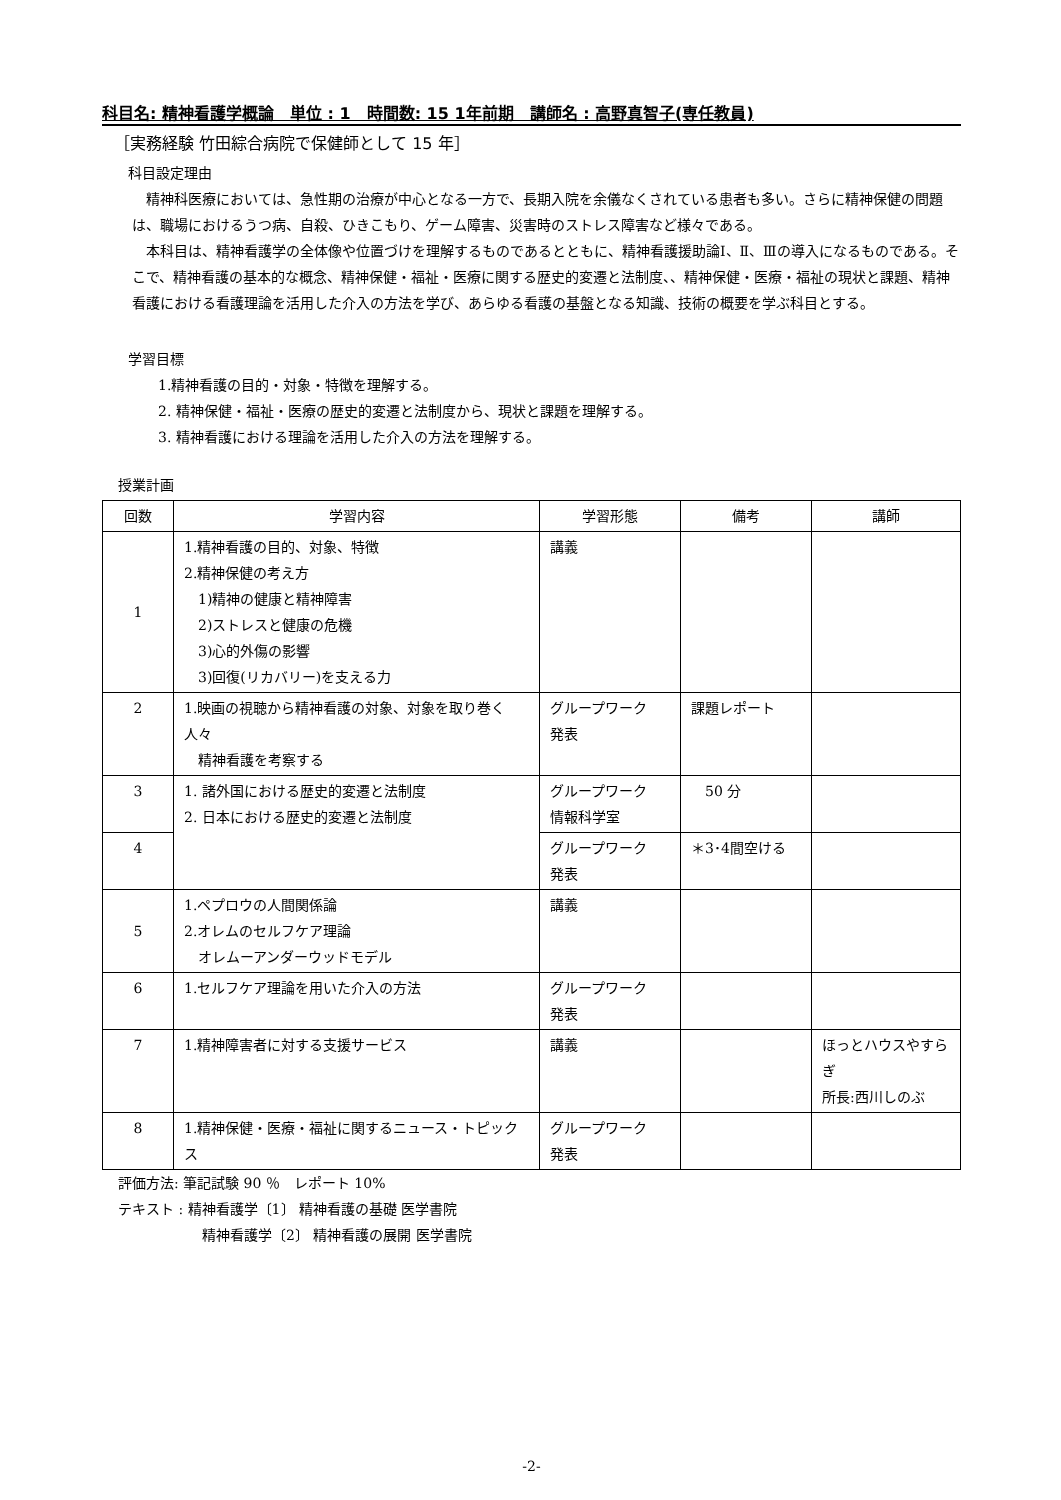科目名: 精神看護学概論　単位 : 1　時間数: 15 1年前期　講師名 : 高野真智子(専任教員)
［実務経験 竹田綜合病院で保健師として 15 年］
科目設定理由
　精神科医療においては、急性期の治療が中心となる一方で、長期入院を余儀なくされている患者も多い。さらに精神保健の問題は、職場におけるうつ病、自殺、ひきこもり、ゲーム障害、災害時のストレス障害など様々である。
　本科目は、精神看護学の全体像や位置づけを理解するものであるとともに、精神看護援助論Ⅰ、Ⅱ、Ⅲの導入になるものである。そこで、精神看護の基本的な概念、精神保健・福祉・医療に関する歴史的変遷と法制度、、精神保健・医療・福祉の現状と課題、精神看護における看護理論を活用した介入の方法を学び、あらゆる看護の基盤となる知識、技術の概要を学ぶ科目とする。
学習目標
1.精神看護の目的・対象・特徴を理解する。
2. 精神保健・福祉・医療の歴史的変遷と法制度から、現状と課題を理解する。
3. 精神看護における理論を活用した介入の方法を理解する。
授業計画
| 回数 | 学習内容 | 学習形態 | 備考 | 講師 |
| --- | --- | --- | --- | --- |
| 1 | 1.精神看護の目的、対象、特徴 2.精神保健の考え方 1)精神の健康と精神障害 2)ストレスと健康の危機 3)心的外傷の影響 3)回復(リカバリー)を支える力 | 講義 | | |
| 2 | 1.映画の視聴から精神看護の対象、対象を取り巻く人々 精神看護を考察する | グループワーク 発表 | 課題レポート | |
| 3 | 1. 諸外国における歴史的変遷と法制度 2. 日本における歴史的変遷と法制度 | グループワーク 情報科学室 | 50 分 | |
| 4 | | グループワーク 発表 | ＊3･4間空ける | |
| 5 | 1.ペプロウの人間関係論 2.オレムのセルフケア理論 オレムーアンダーウッドモデル | 講義 | | |
| 6 | 1.セルフケア理論を用いた介入の方法 | グループワーク 発表 | | |
| 7 | 1.精神障害者に対する支援サービス | 講義 | | ほっとハウスやすらぎ 所長:西川しのぶ |
| 8 | 1.精神保健・医療・福祉に関するニュース・トピックス | グループワーク 発表 | | |
評価方法: 筆記試験 90 ％　レポート 10%
テキスト : 精神看護学〔1〕 精神看護の基礎 医学書院
精神看護学〔2〕 精神看護の展開 医学書院
-2-